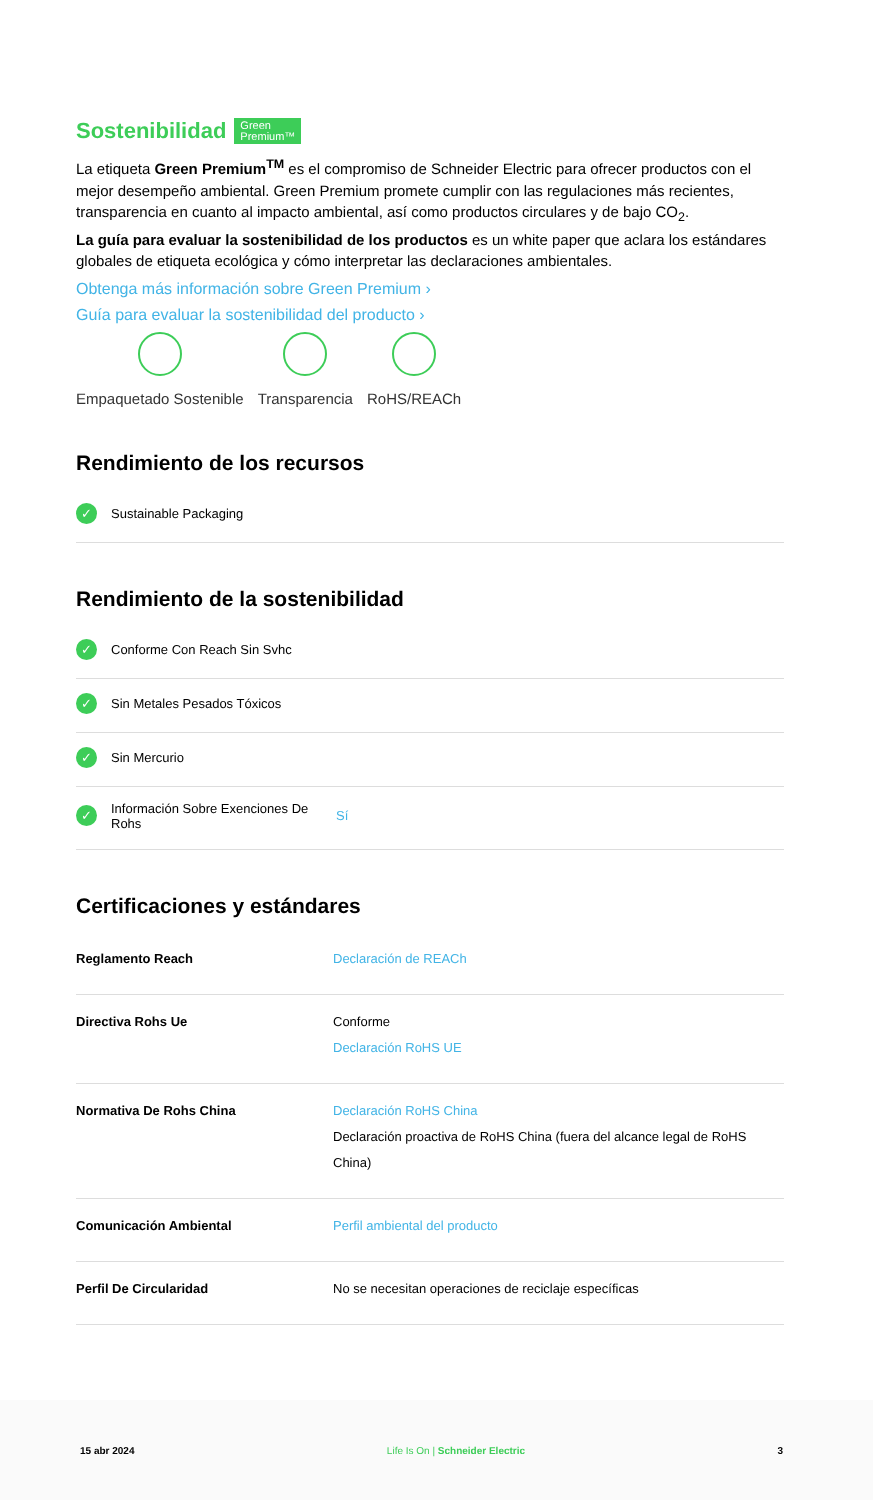Sostenibilidad Green
Premium™
La etiqueta Green Premium<sup>TM</sup> es el compromiso de Schneider Electric para ofrecer productos con el mejor desempeño ambiental. Green Premium promete cumplir con las regulaciones más recientes, transparencia en cuanto al impacto ambiental, así como productos circulares y de bajo CO<sub>2</sub>.
La guía para evaluar la sostenibilidad de los productos es un white paper que aclara los estándares globales de etiqueta ecológica y cómo interpretar las declaraciones ambientales.
Obtenga más información sobre Green Premium ›
Guía para evaluar la sostenibilidad del producto ›
Empaquetado Sostenible Transparencia RoHS/REACh
Rendimiento de los recursos
✓ Sustainable Packaging
Rendimiento de la sostenibilidad
✓ Conforme Con Reach Sin Svhc
✓ Sin Metales Pesados Tóxicos
✓ Sin Mercurio
✓ Información Sobre Exenciones De Rohs Sí
Certificaciones y estándares
| Reglamento Reach | Declaración de REACh |
| Directiva Rohs Ue | Conforme Declaración RoHS UE |
| Normativa De Rohs China | Declaración RoHS China Declaración proactiva de RoHS China (fuera del alcance legal de RoHS China) |
| Comunicación Ambiental | Perfil ambiental del producto |
| Perfil De Circularidad | No se necesitan operaciones de reciclaje específicas |
15 abr 2024 Life Is On | Schneider Electric 3